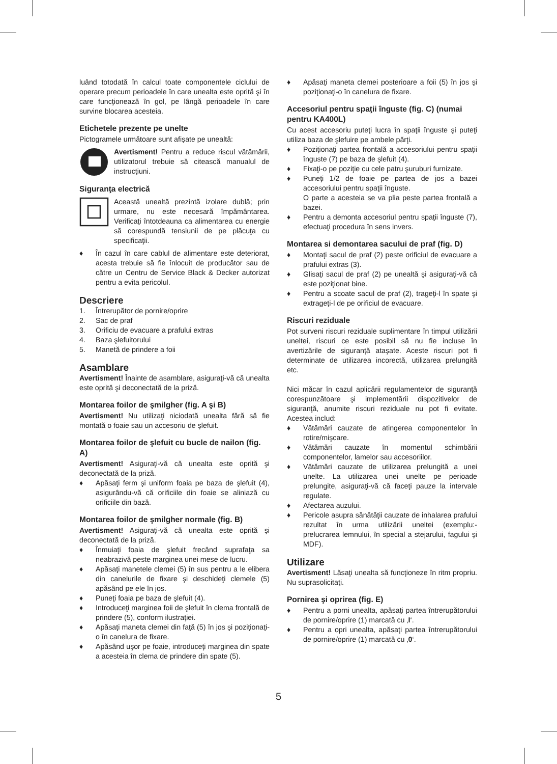luând totodată în calcul toate componentele ciclului de operare precum perioadele în care unealta este oprită şi în care funcţionează în gol, pe lângă perioadele în care survine blocarea acesteia.
Etichetele prezente pe unelte
Pictogramele următoare sunt afişate pe unealtă:
Avertisment! Pentru a reduce riscul vătămării, utilizatorul trebuie să citească manualul de instrucţiuni.
Siguranţa electrică
Această unealtă prezintă izolare dublă; prin urmare, nu este necesară împământarea. Verificaţi întotdeauna ca alimentarea cu energie să corespundă tensiunii de pe plăcuţa cu specificaţii.
♦ În cazul în care cablul de alimentare este deteriorat, acesta trebuie să fie înlocuit de producător sau de către un Centru de Service Black & Decker autorizat pentru a evita pericolul.
Descriere
1. Întrerupător de pornire/oprire
2. Sac de praf
3. Orificiu de evacuare a prafului extras
4. Baza şlefuitorului
5. Manetă de prindere a foii
Asamblare
Avertisment! Înainte de asamblare, asiguraţi-vă că unealta este oprită şi deconectată de la priză.
Montarea foilor de şmilgher (fig. A şi B)
Avertisment! Nu utilizaţi niciodată unealta fără să fie montată o foaie sau un accesoriu de şlefuit.
Montarea foilor de şlefuit cu bucle de nailon (fig. A)
Avertisment! Asiguraţi-vă că unealta este oprită şi deconectată de la priză.
♦ Apăsaţi ferm şi uniform foaia pe baza de şlefuit (4), asigurându-vă că orificiile din foaie se aliniază cu orificiile din bază.
Montarea foilor de şmilgher normale (fig. B)
Avertisment! Asiguraţi-vă că unealta este oprită şi deconectată de la priză.
♦ Înmuiaţi foaia de şlefuit frecând suprafaţa sa neabrazivă peste marginea unei mese de lucru.
♦ Apăsaţi manetele clemei (5) în sus pentru a le elibera din canelurile de fixare şi deschideţi clemele (5) apăsând pe ele în jos.
♦ Puneţi foaia pe baza de şlefuit (4).
♦ Introduceţi marginea foii de şlefuit în clema frontală de prindere (5), conform ilustraţiei.
♦ Apăsaţi maneta clemei din faţă (5) în jos şi poziţionaţi-o în canelura de fixare.
♦ Apăsând uşor pe foaie, introduceţi marginea din spate a acesteia în clema de prindere din spate (5).
♦ Apăsaţi maneta clemei posterioare a foii (5) în jos şi poziţionaţi-o în canelura de fixare.
Accesoriul pentru spaţii înguste (fig. C) (numai pentru KA400L)
Cu acest accesoriu puteţi lucra în spaţii înguste şi puteţi utiliza baza de şlefuire pe ambele părţi.
♦ Poziţionaţi partea frontală a accesoriului pentru spaţii înguste (7) pe baza de şlefuit (4).
♦ Fixaţi-o pe poziţie cu cele patru şuruburi furnizate.
♦ Puneţi 1/2 de foaie pe partea de jos a bazei accesoriului pentru spaţii înguste.
O parte a acesteia se va plia peste partea frontală a bazei.
♦ Pentru a demonta accesoriul pentru spaţii înguste (7), efectuaţi procedura în sens invers.
Montarea si demontarea sacului de praf (fig. D)
♦ Montaţi sacul de praf (2) peste orificiul de evacuare a prafului extras (3).
♦ Glisaţi sacul de praf (2) pe unealtă şi asiguraţi-vă că este poziţionat bine.
♦ Pentru a scoate sacul de praf (2), trageţi-l în spate şi extrageţi-l de pe orificiul de evacuare.
Riscuri reziduale
Pot surveni riscuri reziduale suplimentare în timpul utilizării uneltei, riscuri ce este posibil să nu fie incluse în avertizările de siguranţă ataşate. Aceste riscuri pot fi determinate de utilizarea incorectă, utilizarea prelungită etc.
Nici măcar în cazul aplicării regulamentelor de siguranţă corespunzătoare şi implementării dispozitivelor de siguranţă, anumite riscuri reziduale nu pot fi evitate. Acestea includ:
♦ Vătămări cauzate de atingerea componentelor în rotire/mişcare.
♦ Vătămări cauzate în momentul schimbării componentelor, lamelor sau accesoriilor.
♦ Vătămări cauzate de utilizarea prelungită a unei unelte. La utilizarea unei unelte pe perioade prelungite, asiguraţi-vă că faceţi pauze la intervale regulate.
♦ Afectarea auzului.
♦ Pericole asupra sănătăţii cauzate de inhalarea prafului rezultat în urma utilizării uneltei (exemplu:- prelucrarea lemnului, în special a stejarului, fagului şi MDF).
Utilizare
Avertisment! Lăsaţi unealta să funcţioneze în ritm propriu. Nu suprasolicitaţi.
Pornirea şi oprirea (fig. E)
♦ Pentru a porni unealta, apăsaţi partea întrerupătorului de pornire/oprire (1) marcată cu ‚I‘.
♦ Pentru a opri unealta, apăsaţi partea întrerupătorului de pornire/oprire (1) marcată cu ‚0‘.
5